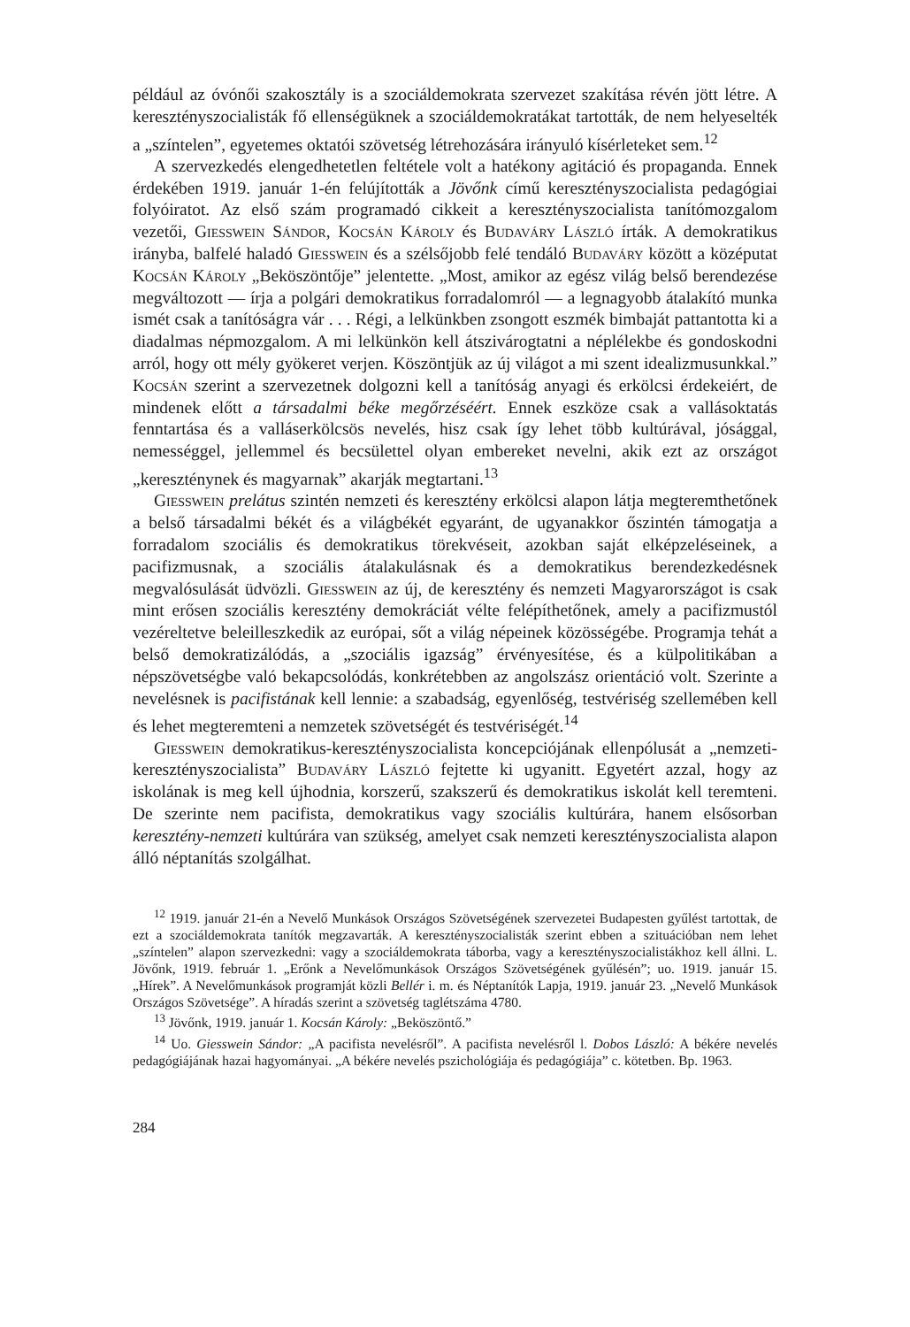például az óvónői szakosztály is a szociáldemokrata szervezet szakítása révén jött létre. A keresztényszocialisták fő ellenségüknek a szociáldemokratákat tartották, de nem helyeselték a „színtelen”, egyetemes oktatói szövetség létrehozására irányuló kísérleteket sem.<sup>12</sup>
A szervezkedés elengedhetetlen feltétele volt a hatékony agitáció és propaganda. Ennek érdekében 1919. január 1-én felújították a Jövőnk című keresztényszocialista pedagógiai folyóiratot. Az első szám programadó cikkeit a keresztényszocialista tanítómozgalom vezetői, Giesswein Sándor, Kocsán Károly és Budaváry László írták. A demokratikus irányba, balfelé haladó Giesswein és a szélsőjobb felé tendáló Budaváry között a középutat Kocsán Károly „Beköszöntője” jelentette. „Most, amikor az egész világ belső berendezése megváltozott — írja a polgári demokratikus forradalomról — a legnagyobb átalakító munka ismét csak a tanítóságra vár . . . Régi, a lelkünkben zsongott eszmék bimbaját pattantotta ki a diadalmas népmozgalom. A mi lelkünkön kell átszivárogtatni a néplélekbe és gondoskodni arról, hogy ott mély gyökeret verjen. Köszöntjük az új világot a mi szent idealizmusunkkal.” Kocsán szerint a szervezetnek dolgozni kell a tanítóság anyagi és erkölcsi érdekeiért, de mindenek előtt a társadalmi béke megőrzéséért. Ennek eszköze csak a vallásoktatás fenntartása és a valláserkölcsös nevelés, hisz csak így lehet több kultúrával, jósággal, nemességgel, jellemmel és becsülettel olyan embereket nevelni, akik ezt az országot „keresztény­nek és magyarnak” akarják megtartani.<sup>13</sup>
Giesswein prelátus szintén nemzeti és keresztény erkölcsi alapon látja megteremthetőnek a belső társadalmi békét és a világbékét egyaránt, de ugyanakkor őszintén támogatja a forradalom szociális és demokratikus törekvéseit, azokban saját elképzeléseinek, a pacifizmusnak, a szociális átalakulásnak és a demokratikus berendezkedésnek megvalósulását üdvözli. Giesswein az új, de keresztény és nemzeti Magyarországot is csak mint erősen szociális keresztény demokráciát vélte felépíthetőnek, amely a pacifizmustól vezéreltetve beleilleszkedik az európai, sőt a világ népeinek közösségébe. Programja tehát a belső demokratizálódás, a „szociális igazság” érvényesítése, és a külpolitikában a népszövetségbe való bekapcsolódás, konkrétebben az angolszász orientáció volt. Szerinte a nevelésnek is pacifistának kell lennie: a szabadság, egyenlőség, testvériség szellemében kell és lehet megteremteni a nemzetek szövetségét és testvériségét.<sup>14</sup>
Giesswein demokratikus-keresztényszocialista koncepciójának ellenpólusát a „nemzeti-keresztényszocialista” Budaváry László fejtette ki ugyanitt. Egyetért azzal, hogy az iskolának is meg kell újhodnia, korszerű, szakszerű és demokratikus iskolát kell teremteni. De szerinte nem pacifista, demokratikus vagy szociális kultúrára, hanem elsősorban keresztény-nemzeti kultúrára van szükség, amelyet csak nemzeti keresztényszocialista alapon álló néptanítás szolgálhat.
<sup>12</sup> 1919. január 21-én a Nevelő Munkások Országos Szövetségének szervezetei Budapesten gyűlést tartottak, de ezt a szociáldemokrata tanítók megzavarták. A keresztényszocialisták szerint ebben a szituációban nem lehet „színtelen” alapon szervezkedni: vagy a szociáldemokrata táborba, vagy a keresztényszocialistákhoz kell állni. L. Jövőnk, 1919. február 1. „Erőnk a Nevelőmunkások Országos Szövetségének gyűlésén”; uo. 1919. január 15. „Hírek”. A Nevelőmunkások programját közli Bellér i. m. és Néptanítók Lapja, 1919. január 23. „Nevelő Munkások Országos Szövetsége”. A híradás szerint a szövetség taglétszáma 4780.
<sup>13</sup> Jövőnk, 1919. január 1. Kocsán Károly: „Beköszöntő.”
<sup>14</sup> Uo. Giesswein Sándor: „A pacifista nevelésről”. A pacifista nevelésről l. Dobos László: A békére nevelés pedagógiájának hazai hagyományai. „A békére nevelés pszichológiája és pedagógiája” c. kötetben. Bp. 1963.
284